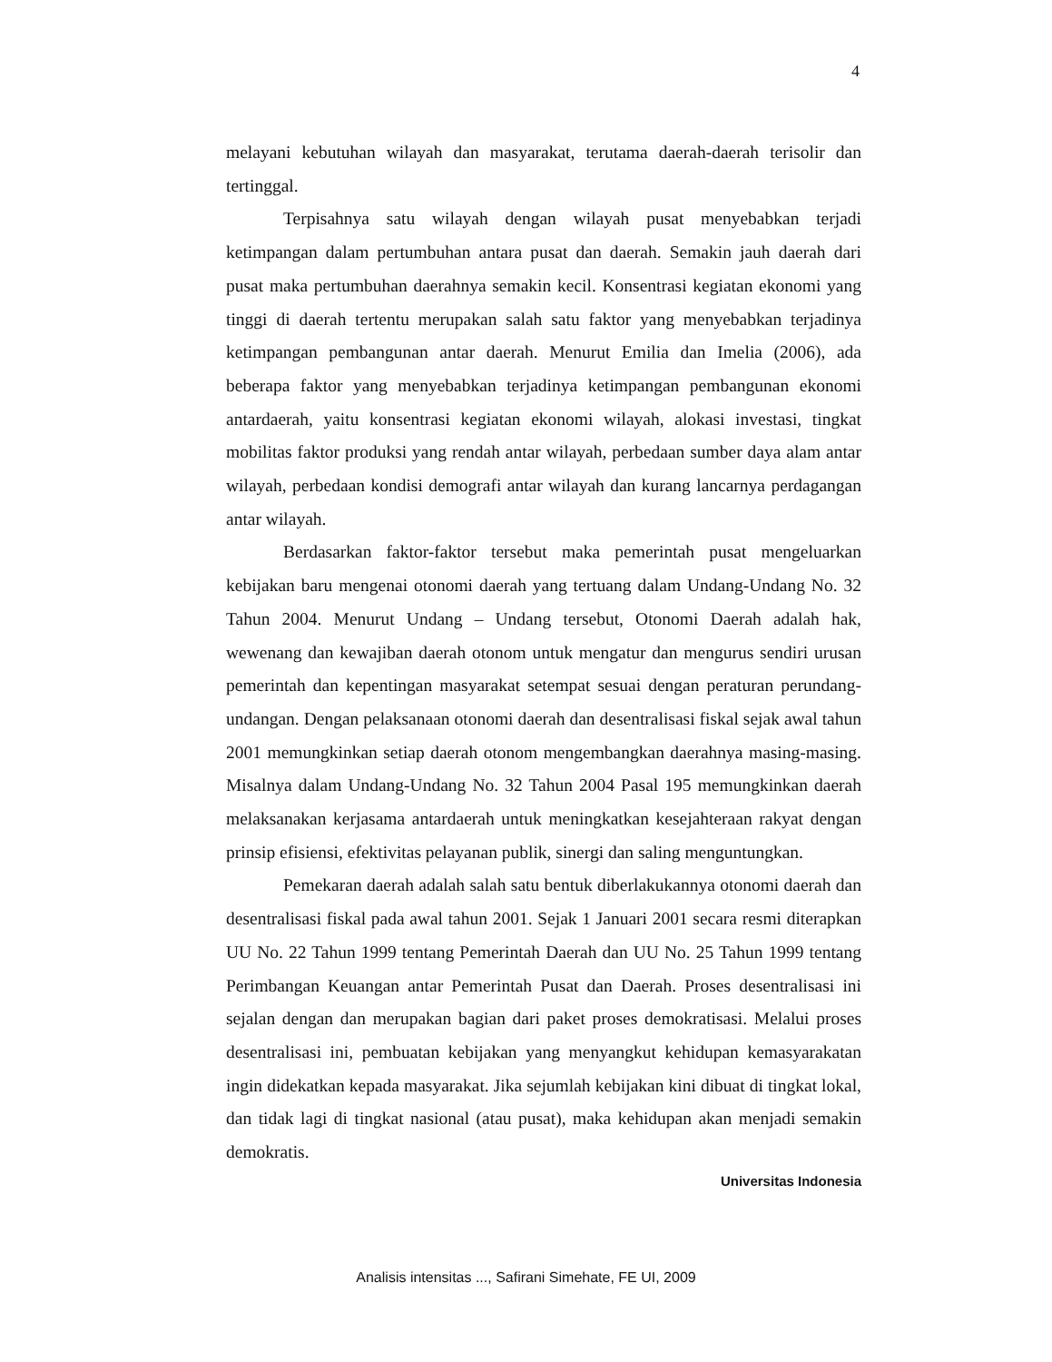4
melayani kebutuhan wilayah dan masyarakat, terutama daerah-daerah terisolir dan tertinggal.
Terpisahnya satu wilayah dengan wilayah pusat menyebabkan terjadi ketimpangan dalam pertumbuhan antara pusat dan daerah. Semakin jauh daerah dari pusat maka pertumbuhan daerahnya semakin kecil. Konsentrasi kegiatan ekonomi yang tinggi di daerah tertentu merupakan salah satu faktor yang menyebabkan terjadinya ketimpangan pembangunan antar daerah. Menurut Emilia dan Imelia (2006), ada beberapa faktor yang menyebabkan terjadinya ketimpangan pembangunan ekonomi antardaerah, yaitu konsentrasi kegiatan ekonomi wilayah, alokasi investasi, tingkat mobilitas faktor produksi yang rendah antar wilayah, perbedaan sumber daya alam antar wilayah, perbedaan kondisi demografi antar wilayah dan kurang lancarnya perdagangan antar wilayah.
Berdasarkan faktor-faktor tersebut maka pemerintah pusat mengeluarkan kebijakan baru mengenai otonomi daerah yang tertuang dalam Undang-Undang No. 32 Tahun 2004. Menurut Undang – Undang tersebut, Otonomi Daerah adalah hak, wewenang dan kewajiban daerah otonom untuk mengatur dan mengurus sendiri urusan pemerintah dan kepentingan masyarakat setempat sesuai dengan peraturan perundang-undangan. Dengan pelaksanaan otonomi daerah dan desentralisasi fiskal sejak awal tahun 2001 memungkinkan setiap daerah otonom mengembangkan daerahnya masing-masing. Misalnya dalam Undang-Undang No. 32 Tahun 2004 Pasal 195 memungkinkan daerah melaksanakan kerjasama antardaerah untuk meningkatkan kesejahteraan rakyat dengan prinsip efisiensi, efektivitas pelayanan publik, sinergi dan saling menguntungkan.
Pemekaran daerah adalah salah satu bentuk diberlakukannya otonomi daerah dan desentralisasi fiskal pada awal tahun 2001. Sejak 1 Januari 2001 secara resmi diterapkan UU No. 22 Tahun 1999 tentang Pemerintah Daerah dan UU No. 25 Tahun 1999 tentang Perimbangan Keuangan antar Pemerintah Pusat dan Daerah. Proses desentralisasi ini sejalan dengan dan merupakan bagian dari paket proses demokratisasi. Melalui proses desentralisasi ini, pembuatan kebijakan yang menyangkut kehidupan kemasyarakatan ingin didekatkan kepada masyarakat. Jika sejumlah kebijakan kini dibuat di tingkat lokal, dan tidak lagi di tingkat nasional (atau pusat), maka kehidupan akan menjadi semakin demokratis.
Universitas Indonesia
Analisis intensitas ..., Safirani Simehate, FE UI, 2009